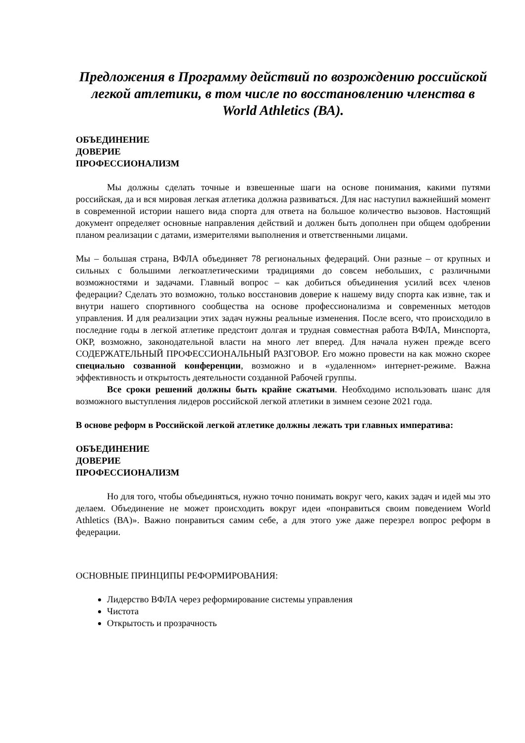Предложения в Программу действий по возрождению российской легкой атлетики, в том числе по восстановлению членства в World Athletics (ВА).
ОБЪЕДИНЕНИЕ
ДОВЕРИЕ
ПРОФЕССИОНАЛИЗМ
Мы должны сделать точные и взвешенные шаги на основе понимания, какими путями российская, да и вся мировая легкая атлетика должна развиваться. Для нас наступил важнейший момент в современной истории нашего вида спорта для ответа на большое количество вызовов. Настоящий документ определяет основные направления действий и должен быть дополнен при общем одобрении планом реализации с датами, измерителями выполнения и ответственными лицами.
Мы – большая страна, ВФЛА объединяет 78 региональных федераций. Они разные – от крупных и сильных с большими легкоатлетическими традициями до совсем небольших, с различными возможностями и задачами. Главный вопрос – как добиться объединения усилий всех членов федерации? Сделать это возможно, только восстановив доверие к нашему виду спорта как извне, так и внутри нашего спортивного сообщества на основе профессионализма и современных методов управления. И для реализации этих задач нужны реальные изменения. После всего, что происходило в последние годы в легкой атлетике предстоит долгая и трудная совместная работа ВФЛА, Минспорта, ОКР, возможно, законодательной власти на много лет вперед. Для начала нужен прежде всего СОДЕРЖАТЕЛЬНЫЙ ПРОФЕССИОНАЛЬНЫЙ РАЗГОВОР. Его можно провести на как можно скорее специально созванной конференции, возможно и в «удаленном» интернет-режиме. Важна эффективность и открытость деятельности созданной Рабочей группы.
Все сроки решений должны быть крайне сжатыми. Необходимо использовать шанс для возможного выступления лидеров российской легкой атлетики в зимнем сезоне 2021 года.
В основе реформ в Российской легкой атлетике должны лежать три главных императива:
ОБЪЕДИНЕНИЕ
ДОВЕРИЕ
ПРОФЕССИОНАЛИЗМ
Но для того, чтобы объединяться, нужно точно понимать вокруг чего, каких задач и идей мы это делаем. Объединение не может происходить вокруг идеи «понравиться своим поведением World Athletics (ВА)». Важно понравиться самим себе, а для этого уже даже перезрел вопрос реформ в федерации.
ОСНОВНЫЕ ПРИНЦИПЫ РЕФОРМИРОВАНИЯ:
Лидерство ВФЛА через реформирование системы управления
Чистота
Открытость и прозрачность